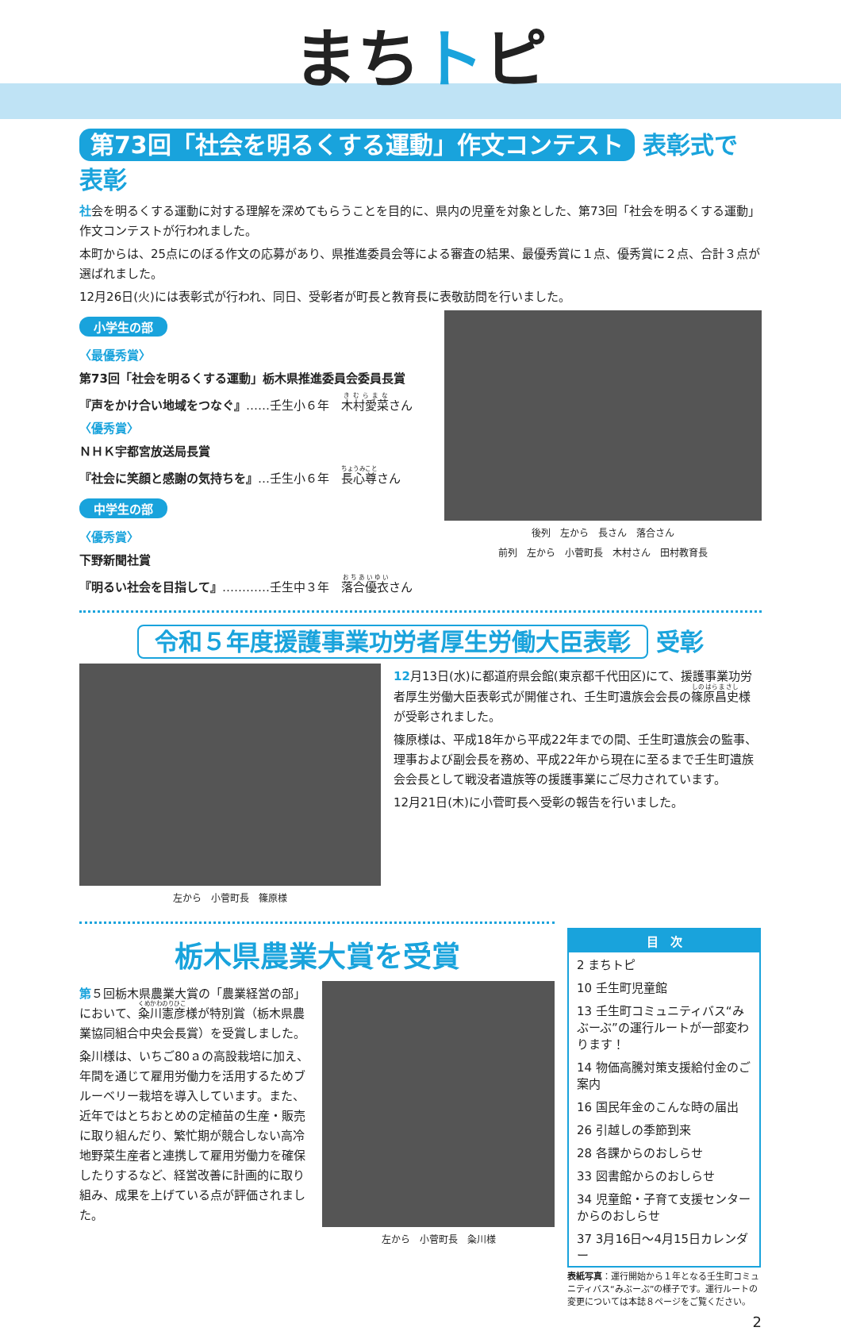まちトピ
第73回「社会を明るくする運動」作文コンテスト 表彰式で表彰
社会を明るくする運動に対する理解を深めてもらうことを目的に、県内の児童を対象とした、第73回「社会を明るくする運動」作文コンテストが行われました。
本町からは、25点にのぼる作文の応募があり、県推進委員会等による審査の結果、最優秀賞に１点、優秀賞に２点、合計３点が選ばれました。
12月26日(火)には表彰式が行われ、同日、受彰者が町長と教育長に表敬訪問を行いました。
小学生の部
〈最優秀賞〉
第73回「社会を明るくする運動」栃木県推進委員会委員長賞
『声をかけ合い地域をつなぐ』……壬生小６年　木村愛菜さん
〈優秀賞〉
ＮＨＫ宇都宮放送局長賞
『社会に笑顔と感謝の気持ちを』…壬生小６年　長心尊さん
中学生の部
〈優秀賞〉
下野新聞社賞
『明るい社会を目指して』…………壬生中３年　落合優衣さん
後列　左から　長さん　落合さん
前列　左から　小菅町長　木村さん　田村教育長
令和５年度援護事業功労者厚生労働大臣表彰 受彰
左から　小菅町長　篠原様
12月13日(水)に都道府県会館(東京都千代田区)にて、援護事業功労者厚生労働大臣表彰式が開催され、壬生町遺族会会長の篠原昌史様が受彰されました。
篠原様は、平成18年から平成22年までの間、壬生町遺族会の監事、理事および副会長を務め、平成22年から現在に至るまで壬生町遺族会会長として戦没者遺族等の援護事業にご尽力されています。
12月21日(木)に小菅町長へ受彰の報告を行いました。
栃木県農業大賞を受賞
第５回栃木県農業大賞の「農業経営の部」において、粂川憲彦様が特別賞（栃木県農業協同組合中央会長賞）を受賞しました。
粂川様は、いちご80ａの高設栽培に加え、年間を通じて雇用労働力を活用するためブルーベリー栽培を導入しています。また、近年ではとちおとめの定植苗の生産・販売に取り組んだり、繁忙期が競合しない高冷地野菜生産者と連携して雇用労働力を確保したりするなど、経営改善に計画的に取り組み、成果を上げている点が評価されました。
左から　小菅町長　粂川様
目　次
2 まちトピ
10 壬生町児童館
13 壬生町コミュニティバス“みぶーぶ”の運行ルートが一部変わります！
14 物価高騰対策支援給付金のご案内
16 国民年金のこんな時の届出
26 引越しの季節到来
28 各課からのおしらせ
33 図書館からのおしらせ
34 児童館・子育て支援センターからのおしらせ
37 3月16日～4月15日カレンダー
表紙写真：運行開始から１年となる壬生町コミュニティバス“みぶーぶ”の様子です。運行ルートの変更については本誌８ページをご覧ください。
2